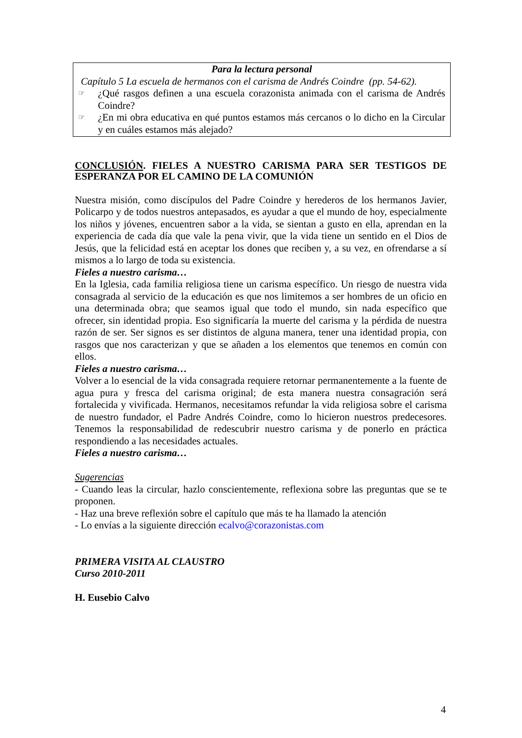Para la lectura personal
Capítulo 5 La escuela de hermanos con el carisma de Andrés Coindre (pp. 54-62).
☞ ¿Qué rasgos definen a una escuela corazonista animada con el carisma de Andrés Coindre?
☞ ¿En mi obra educativa en qué puntos estamos más cercanos o lo dicho en la Circular y en cuáles estamos más alejado?
CONCLUSIÓN. FIELES A NUESTRO CARISMA PARA SER TESTIGOS DE ESPERANZA POR EL CAMINO DE LA COMUNIÓN
Nuestra misión, como discípulos del Padre Coindre y herederos de los hermanos Javier, Policarpo y de todos nuestros antepasados, es ayudar a que el mundo de hoy, especialmente los niños y jóvenes, encuentren sabor a la vida, se sientan a gusto en ella, aprendan en la experiencia de cada día que vale la pena vivir, que la vida tiene un sentido en el Dios de Jesús, que la felicidad está en aceptar los dones que reciben y, a su vez, en ofrendarse a sí mismos a lo largo de toda su existencia.
Fieles a nuestro carisma…
En la Iglesia, cada familia religiosa tiene un carisma específico. Un riesgo de nuestra vida consagrada al servicio de la educación es que nos limitemos a ser hombres de un oficio en una determinada obra; que seamos igual que todo el mundo, sin nada específico que ofrecer, sin identidad propia. Eso significaría la muerte del carisma y la pérdida de nuestra razón de ser. Ser signos es ser distintos de alguna manera, tener una identidad propia, con rasgos que nos caracterizan y que se añaden a los elementos que tenemos en común con ellos.
Fieles a nuestro carisma…
Volver a lo esencial de la vida consagrada requiere retornar permanentemente a la fuente de agua pura y fresca del carisma original; de esta manera nuestra consagración será fortalecida y vivificada. Hermanos, necesitamos refundar la vida religiosa sobre el carisma de nuestro fundador, el Padre Andrés Coindre, como lo hicieron nuestros predecesores. Tenemos la responsabilidad de redescubrir nuestro carisma y de ponerlo en práctica respondiendo a las necesidades actuales.
Fieles a nuestro carisma…
Sugerencias
- Cuando leas la circular, hazlo conscientemente, reflexiona sobre las preguntas que se te proponen.
- Haz una breve reflexión sobre el capítulo que más te ha llamado la atención
- Lo envías a la siguiente dirección ecalvo@corazonistas.com
PRIMERA VISITA AL CLAUSTRO
Curso 2010-2011
H. Eusebio Calvo
4